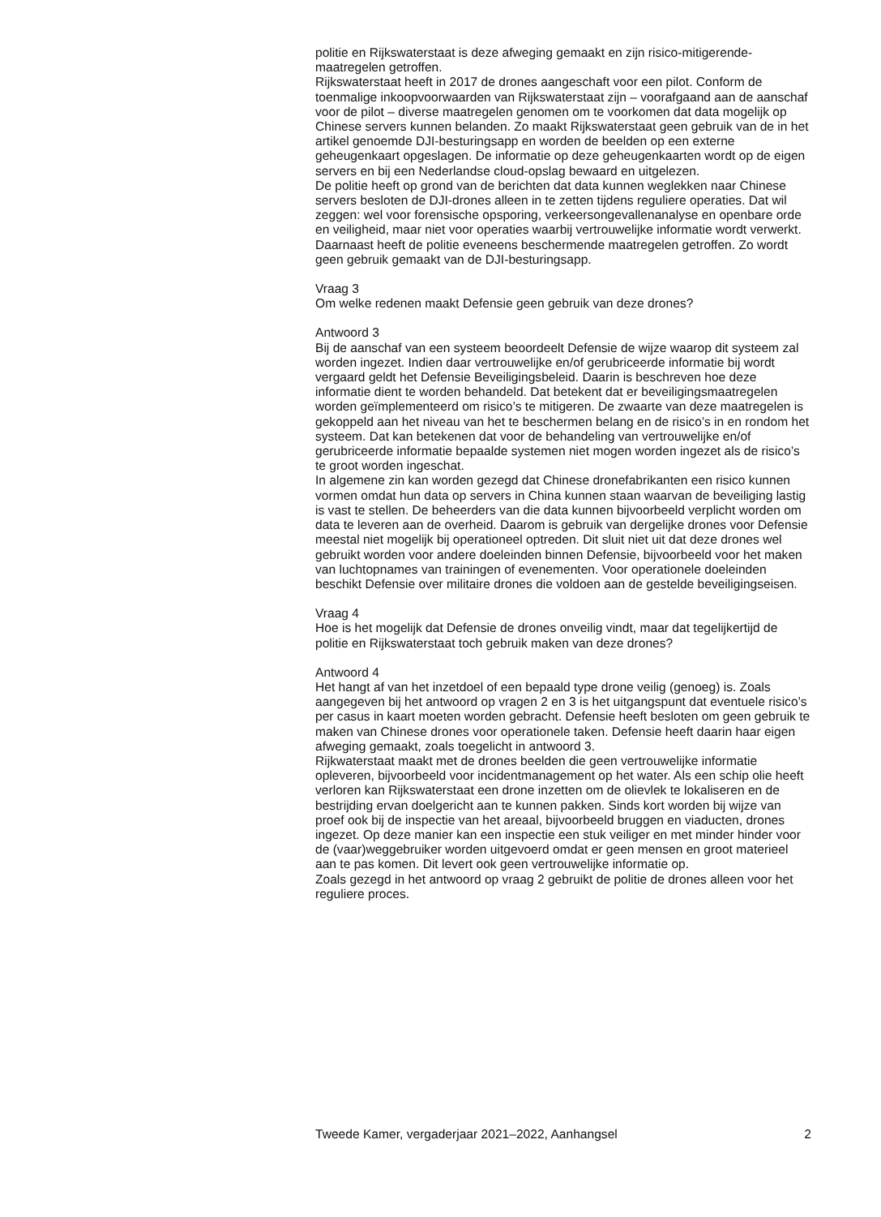politie en Rijkswaterstaat is deze afweging gemaakt en zijn risico-mitigerende-maatregelen getroffen.
Rijkswaterstaat heeft in 2017 de drones aangeschaft voor een pilot. Conform de toenmalige inkoopvoorwaarden van Rijkswaterstaat zijn – voorafgaand aan de aanschaf voor de pilot – diverse maatregelen genomen om te voorkomen dat data mogelijk op Chinese servers kunnen belanden. Zo maakt Rijkswater­staat geen gebruik van de in het artikel genoemde DJI-besturingsapp en worden de beelden op een externe geheugenkaart opgeslagen. De informatie op deze geheugenkaarten wordt op de eigen servers en bij een Nederlandse cloud-opslag bewaard en uitgelezen.
De politie heeft op grond van de berichten dat data kunnen weglekken naar Chinese servers besloten de DJI-drones alleen in te zetten tijdens reguliere operaties. Dat wil zeggen: wel voor forensische opsporing, verkeersongeval­lenanalyse en openbare orde en veiligheid, maar niet voor operaties waarbij vertrouwelijke informatie wordt verwerkt. Daarnaast heeft de politie eveneens beschermende maatregelen getroffen. Zo wordt geen gebruik gemaakt van de DJI-besturingsapp.
Vraag 3
Om welke redenen maakt Defensie geen gebruik van deze drones?
Antwoord 3
Bij de aanschaf van een systeem beoordeelt Defensie de wijze waarop dit systeem zal worden ingezet. Indien daar vertrouwelijke en/of gerubriceerde informatie bij wordt vergaard geldt het Defensie Beveiligingsbeleid. Daarin is beschreven hoe deze informatie dient te worden behandeld. Dat betekent dat er beveiligingsmaatregelen worden geïmplementeerd om risico’s te mitige­ren. De zwaarte van deze maatregelen is gekoppeld aan het niveau van het te beschermen belang en de risico’s in en rondom het systeem. Dat kan betekenen dat voor de behandeling van vertrouwelijke en/of gerubriceerde informatie bepaalde systemen niet mogen worden ingezet als de risico’s te groot worden ingeschat.
In algemene zin kan worden gezegd dat Chinese dronefabrikanten een risico kunnen vormen omdat hun data op servers in China kunnen staan waarvan de beveiliging lastig is vast te stellen. De beheerders van die data kunnen bijvoorbeeld verplicht worden om data te leveren aan de overheid. Daarom is gebruik van dergelijke drones voor Defensie meestal niet mogelijk bij operationeel optreden. Dit sluit niet uit dat deze drones wel gebruikt worden voor andere doeleinden binnen Defensie, bijvoorbeeld voor het maken van luchtopnames van trainingen of evenementen. Voor operationele doeleinden beschikt Defensie over militaire drones die voldoen aan de gestelde beveiligingseisen.
Vraag 4
Hoe is het mogelijk dat Defensie de drones onveilig vindt, maar dat tegelijker­tijd de politie en Rijkswaterstaat toch gebruik maken van deze drones?
Antwoord 4
Het hangt af van het inzetdoel of een bepaald type drone veilig (genoeg) is. Zoals aangegeven bij het antwoord op vragen 2 en 3 is het uitgangspunt dat eventuele risico’s per casus in kaart moeten worden gebracht. Defensie heeft besloten om geen gebruik te maken van Chinese drones voor operationele taken. Defensie heeft daarin haar eigen afweging gemaakt, zoals toegelicht in antwoord 3.
Rijkwaterstaat maakt met de drones beelden die geen vertrouwelijke informatie opleveren, bijvoorbeeld voor incidentmanagement op het water. Als een schip olie heeft verloren kan Rijkswaterstaat een drone inzetten om de olievlek te lokaliseren en de bestrijding ervan doelgericht aan te kunnen pakken. Sinds kort worden bij wijze van proef ook bij de inspectie van het areaal, bijvoorbeeld bruggen en viaducten, drones ingezet. Op deze manier kan een inspectie een stuk veiliger en met minder hinder voor de (vaar)weg­gebruiker worden uitgevoerd omdat er geen mensen en groot materieel aan te pas komen. Dit levert ook geen vertrouwelijke informatie op.
Zoals gezegd in het antwoord op vraag 2 gebruikt de politie de drones alleen voor het reguliere proces.
Tweede Kamer, vergaderjaar 2021–2022, Aanhangsel 2